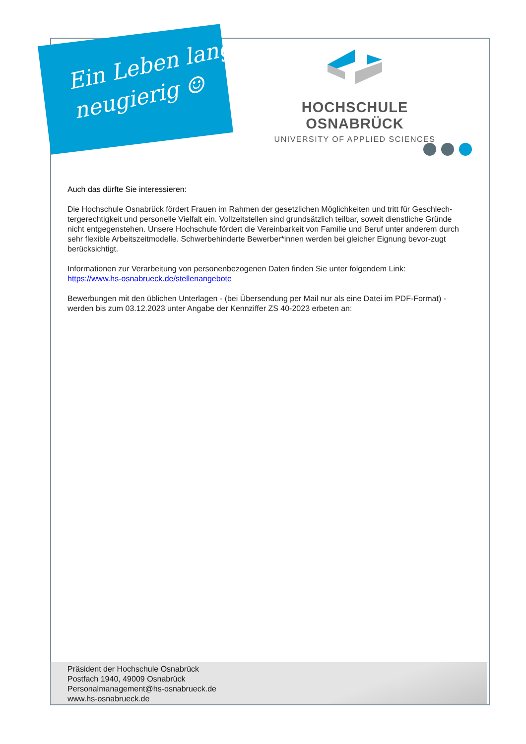Ein Leben lang
neugierig ☺
HOCHSCHULE OSNABRÜCK
UNIVERSITY OF APPLIED SCIENCES
Auch das dürfte Sie interessieren:
Die Hochschule Osnabrück fördert Frauen im Rahmen der gesetzlichen Möglichkeiten und tritt für Geschlech-tergerechtigkeit und personelle Vielfalt ein. Vollzeitstellen sind grundsätzlich teilbar, soweit dienstliche Gründe nicht entgegenstehen. Unsere Hochschule fördert die Vereinbarkeit von Familie und Beruf unter anderem durch sehr flexible Arbeitszeitmodelle. Schwerbehinderte Bewerber*innen werden bei gleicher Eignung bevor-zugt berücksichtigt.
Informationen zur Verarbeitung von personenbezogenen Daten finden Sie unter folgendem Link:
https://www.hs-osnabrueck.de/stellenangebote
Bewerbungen mit den üblichen Unterlagen - (bei Übersendung per Mail nur als eine Datei im PDF-Format) - werden bis zum 03.12.2023 unter Angabe der Kennziffer ZS 40-2023 erbeten an:
Präsident der Hochschule Osnabrück
Postfach 1940, 49009 Osnabrück
Personalmanagement@hs-osnabrueck.de
www.hs-osnabrueck.de